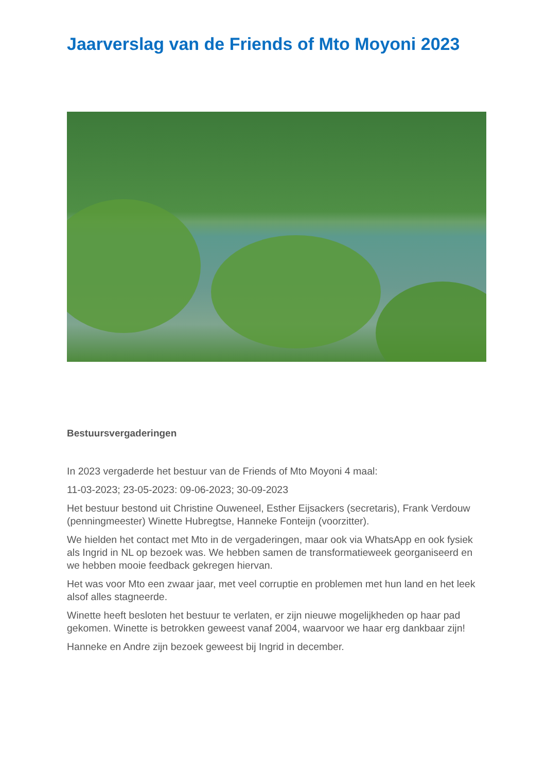Jaarverslag van de Friends of Mto Moyoni 2023
Bestuursvergaderingen
In 2023 vergaderde het bestuur van de Friends of Mto Moyoni 4 maal:
11-03-2023; 23-05-2023: 09-06-2023; 30-09-2023
Het bestuur bestond uit Christine Ouweneel, Esther Eijsackers (secretaris), Frank Verdouw (penningmeester) Winette Hubregtse, Hanneke Fonteijn (voorzitter).
We hielden het contact met Mto in de vergaderingen, maar ook via WhatsApp en ook fysiek als Ingrid in NL op bezoek was. We hebben samen de transformatieweek georganiseerd en we hebben mooie feedback gekregen hiervan.
Het was voor Mto een zwaar jaar, met veel corruptie en problemen met hun land en het leek alsof alles stagneerde.
Winette heeft besloten het bestuur te verlaten, er zijn nieuwe mogelijkheden op haar pad gekomen. Winette is betrokken geweest vanaf 2004, waarvoor we haar erg dankbaar zijn!
Hanneke en Andre zijn bezoek geweest bij Ingrid in december.